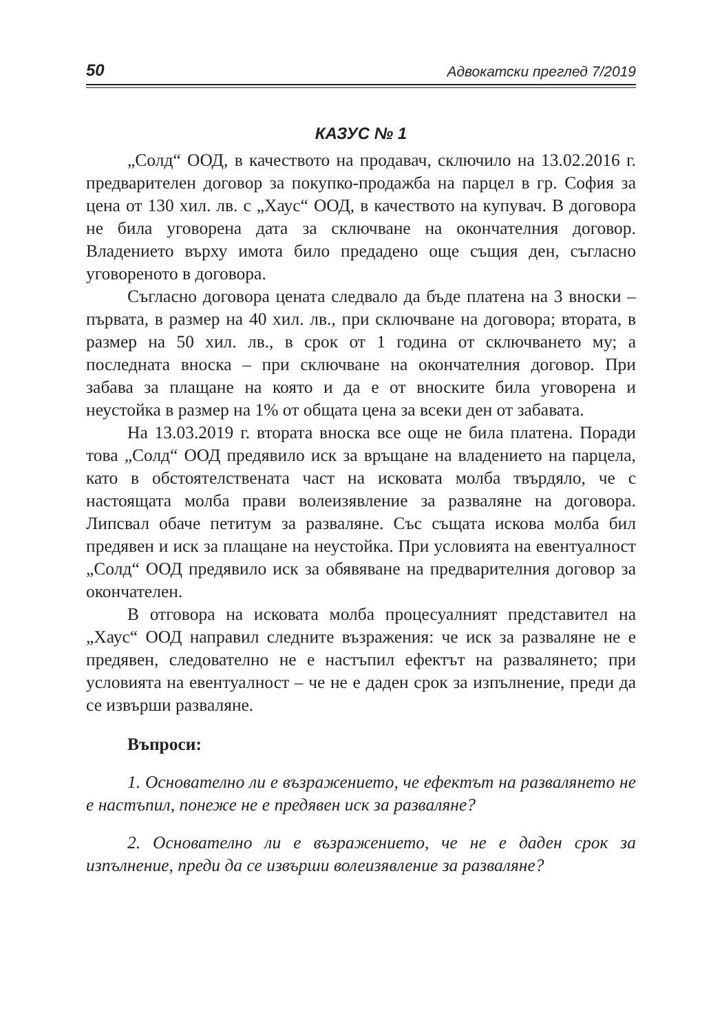50 Адвокатски преглед 7/2019
КАЗУС № 1
„Солд“ ООД, в качеството на продавач, сключило на 13.02.2016 г. предварителен договор за покупко-продажба на парцел в гр. София за цена от 130 хил. лв. с „Хаус“ ООД, в качеството на купувач. В договора не била уговорена дата за сключване на окончателния договор. Владението върху имота било предадено още същия ден, съгласно уговореното в договора.
Съгласно договора цената следвало да бъде платена на 3 вноски – първата, в размер на 40 хил. лв., при сключване на договора; втората, в размер на 50 хил. лв., в срок от 1 година от сключването му; а последната вноска – при сключване на окончателния договор. При забава за плащане на която и да е от вноските била уговорена и неустойка в размер на 1% от общата цена за всеки ден от забавата.
На 13.03.2019 г. втората вноска все още не била платена. Поради това „Солд“ ООД предявило иск за връщане на владението на парцела, като в обстоятелствената част на исковата молба твърдяло, че с настоящата молба прави волеизявление за разваляне на договора. Липсвал обаче петитум за разваляне. Със същата искова молба бил предявен и иск за плащане на неустойка. При условията на евентуалност „Солд“ ООД предявило иск за обявяване на предварителния договор за окончателен.
В отговора на исковата молба процесуалният представител на „Хаус“ ООД направил следните възражения: че иск за разваляне не е предявен, следователно не е настъпил ефектът на развалянето; при условията на евентуалност – че не е даден срок за изпълнение, преди да се извърши разваляне.
Въпроси:
1. Основателно ли е възражението, че ефектът на развалянето не е настъпил, понеже не е предявен иск за разваляне?
2. Основателно ли е възражението, че не е даден срок за изпълнение, преди да се извърши волеизявление за разваляне?